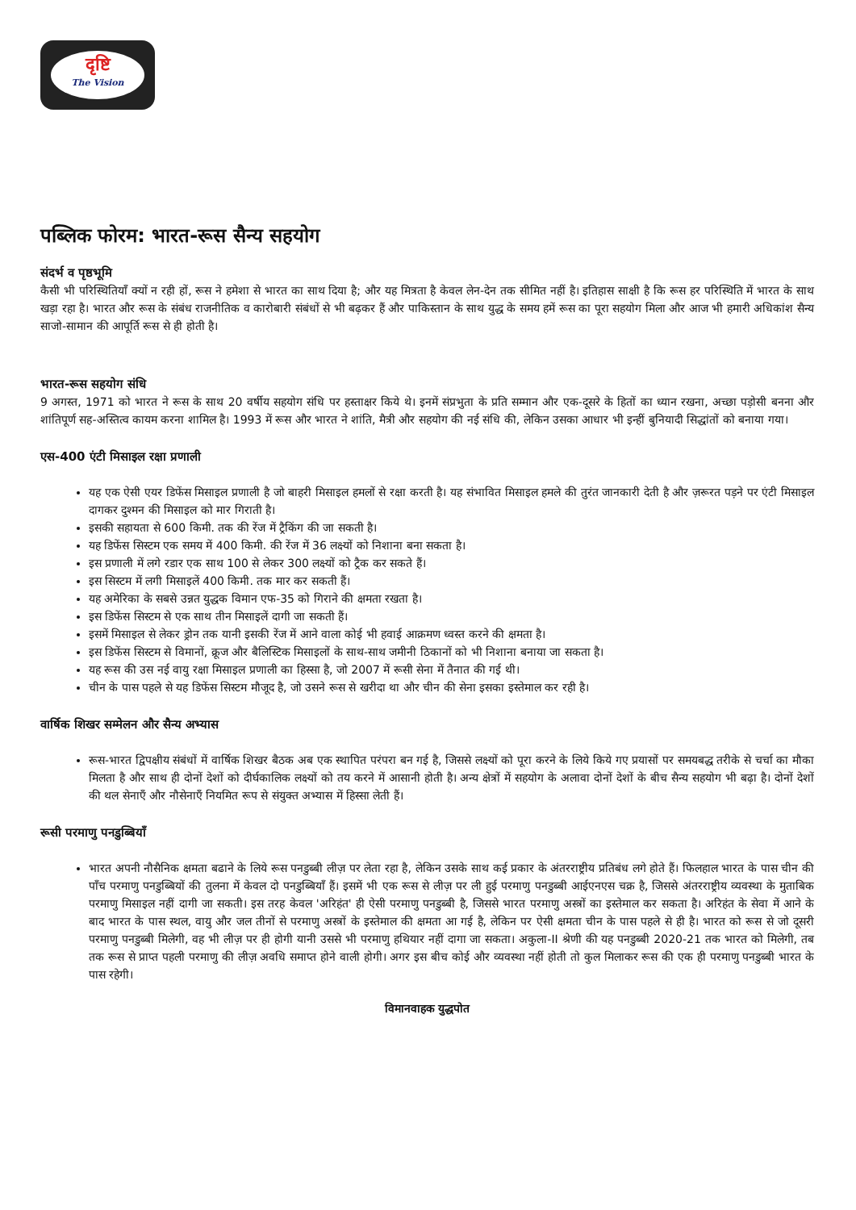दृष्टि
The Vision
पब्लिक फोरम: भारत-रूस सैन्य सहयोग
संदर्भ व पृष्ठभूमि
कैसी भी परिस्थितियाँ क्यों न रही हों, रूस ने हमेशा से भारत का साथ दिया है; और यह मित्रता है केवल लेन-देन तक सीमित नहीं है। इतिहास साक्षी है कि रूस हर परिस्थिति में भारत के साथ खड़ा रहा है। भारत और रूस के संबंध राजनीतिक व कारोबारी संबंधों से भी बढ़कर हैं और पाकिस्तान के साथ युद्ध के समय हमें रूस का पूरा सहयोग मिला और आज भी हमारी अधिकांश सैन्य साजो-सामान की आपूर्ति रूस से ही होती है।
भारत-रूस सहयोग संधि
9 अगस्त, 1971 को भारत ने रूस के साथ 20 वर्षीय सहयोग संधि पर हस्ताक्षर किये थे। इनमें संप्रभुता के प्रति सम्मान और एक-दूसरे के हितों का ध्यान रखना, अच्छा पड़ोसी बनना और शांतिपूर्ण सह-अस्तित्व कायम करना शामिल है। 1993 में रूस और भारत ने शांति, मैत्री और सहयोग की नई संधि की, लेकिन उसका आधार भी इन्हीं बुनियादी सिद्धांतों को बनाया गया।
एस-400 एंटी मिसाइल रक्षा प्रणाली
यह एक ऐसी एयर डिफेंस मिसाइल प्रणाली है जो बाहरी मिसाइल हमलों से रक्षा करती है। यह संभावित मिसाइल हमले की तुरंत जानकारी देती है और ज़रूरत पड़ने पर एंटी मिसाइल दागकर दुश्मन की मिसाइल को मार गिराती है।
इसकी सहायता से 600 किमी. तक की रेंज में ट्रैकिंग की जा सकती है।
यह डिफेंस सिस्टम एक समय में 400 किमी. की रेंज में 36 लक्ष्यों को निशाना बना सकता है।
इस प्रणाली में लगे रडार एक साथ 100 से लेकर 300 लक्ष्यों को ट्रैक कर सकते हैं।
इस सिस्टम में लगी मिसाइलें 400 किमी. तक मार कर सकती हैं।
यह अमेरिका के सबसे उन्नत युद्धक विमान एफ-35 को गिराने की क्षमता रखता है।
इस डिफेंस सिस्टम से एक साथ तीन मिसाइलें दागी जा सकती हैं।
इसमें मिसाइल से लेकर ड्रोन तक यानी इसकी रेंज में आने वाला कोई भी हवाई आक्रमण ध्वस्त करने की क्षमता है।
इस डिफेंस सिस्टम से विमानों, क्रूज और बैलिस्टिक मिसाइलों के साथ-साथ जमीनी ठिकानों को भी निशाना बनाया जा सकता है।
यह रूस की उस नई वायु रक्षा मिसाइल प्रणाली का हिस्सा है, जो 2007 में रूसी सेना में तैनात की गई थी।
चीन के पास पहले से यह डिफेंस सिस्टम मौजूद है, जो उसने रूस से खरीदा था और चीन की सेना इसका इस्तेमाल कर रही है।
वार्षिक शिखर सम्मेलन और सैन्य अभ्यास
रूस-भारत द्विपक्षीय संबंधों में वार्षिक शिखर बैठक अब एक स्थापित परंपरा बन गई है, जिससे लक्ष्यों को पूरा करने के लिये किये गए प्रयासों पर समयबद्ध तरीके से चर्चा का मौका मिलता है और साथ ही दोनों देशों को दीर्घकालिक लक्ष्यों को तय करने में आसानी होती है। अन्य क्षेत्रों में सहयोग के अलावा दोनों देशों के बीच सैन्य सहयोग भी बढ़ा है। दोनों देशों की थल सेनाएँ और नौसेनाएँ नियमित रूप से संयुक्त अभ्यास में हिस्सा लेती हैं।
रूसी परमाणु पनडुब्बियाँ
भारत अपनी नौसैनिक क्षमता बढाने के लिये रूस पनडुब्बी लीज़ पर लेता रहा है, लेकिन उसके साथ कई प्रकार के अंतरराष्ट्रीय प्रतिबंध लगे होते हैं। फिलहाल भारत के पास चीन की पाँच परमाणु पनडुब्बियों की तुलना में केवल दो पनडुब्बियाँ हैं। इसमें भी एक रूस से लीज़ पर ली हुई परमाणु पनडुब्बी आईएनएस चक्र है, जिससे अंतरराष्ट्रीय व्यवस्था के मुताबिक परमाणु मिसाइल नहीं दागी जा सकती। इस तरह केवल 'अरिहंत' ही ऐसी परमाणु पनडुब्बी है, जिससे भारत परमाणु अस्त्रों का इस्तेमाल कर सकता है। अरिहंत के सेवा में आने के बाद भारत के पास स्थल, वायु और जल तीनों से परमाणु अस्त्रों के इस्तेमाल की क्षमता आ गई है, लेकिन पर ऐसी क्षमता चीन के पास पहले से ही है। भारत को रूस से जो दूसरी परमाणु पनडुब्बी मिलेगी, वह भी लीज़ पर ही होगी यानी उससे भी परमाणु हथियार नहीं दागा जा सकता। अकुला-II श्रेणी की यह पनडुब्बी 2020-21 तक भारत को मिलेगी, तब तक रूस से प्राप्त पहली परमाणु की लीज़ अवधि समाप्त होने वाली होगी। अगर इस बीच कोई और व्यवस्था नहीं होती तो कुल मिलाकर रूस की एक ही परमाणु पनडुब्बी भारत के पास रहेगी।
विमानवाहक युद्धपोत